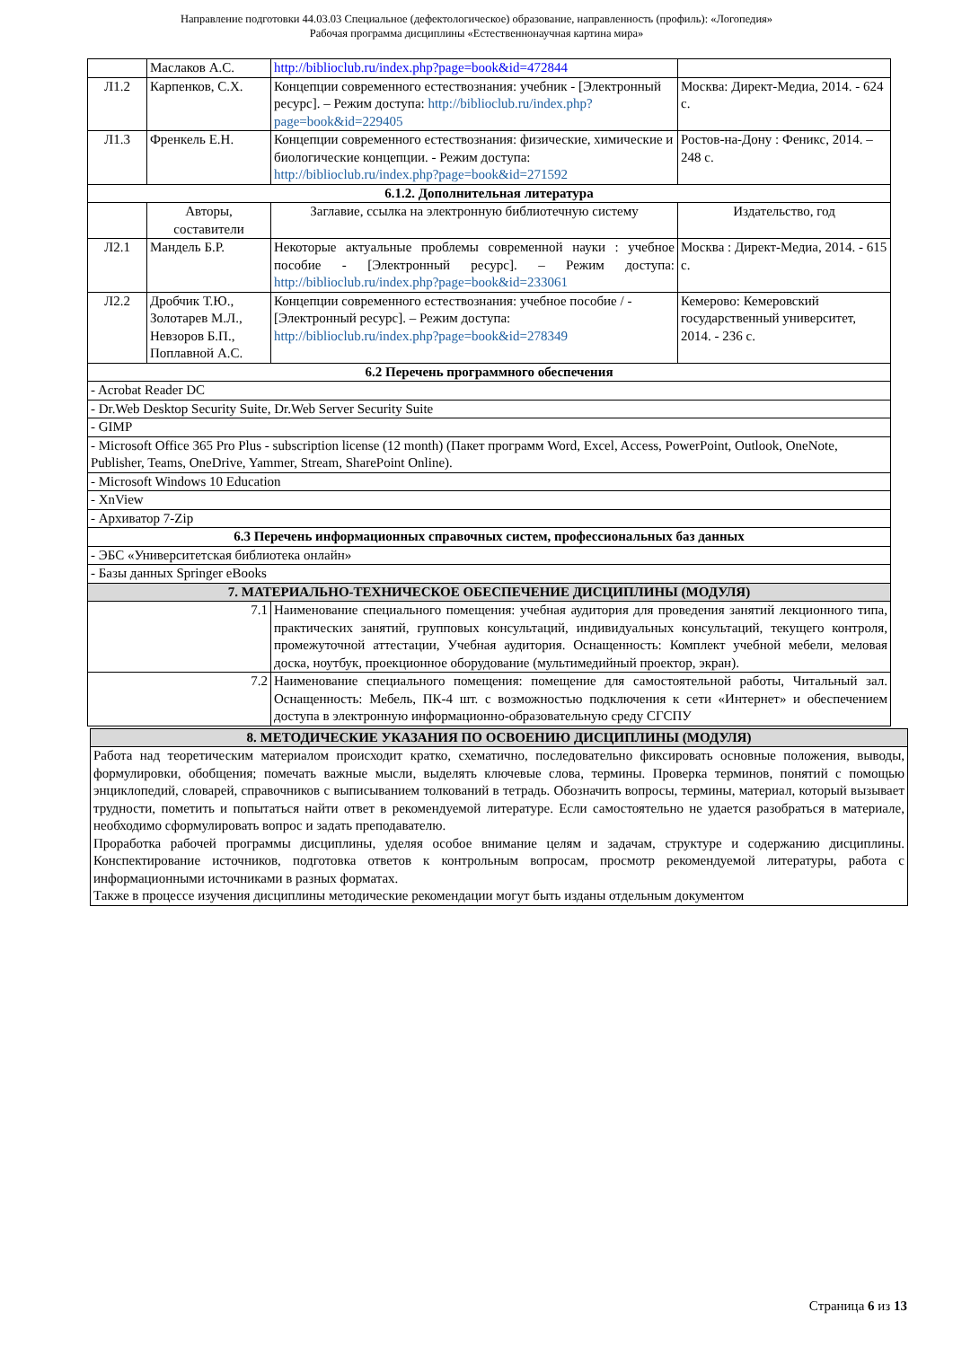Направление подготовки 44.03.03 Специальное (дефектологическое) образование, направленность (профиль): «Логопедия»
Рабочая программа дисциплины «Естественнонаучная картина мира»
| | Маслаков А.С. | http://biblioclub.ru/index.php?page=book&id=472844 | |
| Л1.2 | Карпенков, С.Х. | Концепции современного естествознания: учебник - [Электронный ресурс]. – Режим доступа: http://biblioclub.ru/index.php?page=book&id=229405 | Москва: Директ-Медиа, 2014. - 624 с. |
| Л1.3 | Френкель Е.Н. | Концепции современного естествознания: физические, химические и биологические концепции. - Режим доступа: http://biblioclub.ru/index.php?page=book&id=271592 | Ростов-на-Дону : Феникс, 2014. – 248 с. |
| 6.1.2. Дополнительная литература | | | |
| | Авторы, составители | Заглавие, ссылка на электронную библиотечную систему | Издательство, год |
| Л2.1 | Мандель Б.Р. | Некоторые актуальные проблемы современной науки : учебное пособие - [Электронный ресурс]. – Режим доступа: http://biblioclub.ru/index.php?page=book&id=233061 | Москва : Директ-Медиа, 2014. - 615 с. |
| Л2.2 | Дробчик Т.Ю., Золотарев М.Л., Невзоров Б.П., Поплавной А.С. | Концепции современного естествознания: учебное пособие / - [Электронный ресурс]. – Режим доступа: http://biblioclub.ru/index.php?page=book&id=278349 | Кемерово: Кемеровский государственный университет, 2014. - 236 с. |
| 6.2 Перечень программного обеспечения | | | |
| - Acrobat Reader DC | | | |
| - Dr.Web Desktop Security Suite, Dr.Web Server Security Suite | | | |
| - GIMP | | | |
| - Microsoft Office 365 Pro Plus - subscription license (12 month) (Пакет программ Word, Excel, Access, PowerPoint, Outlook, OneNote, Publisher, Teams, OneDrive, Yammer, Stream, SharePoint Online). | | | |
| - Microsoft Windows 10 Education | | | |
| - XnView | | | |
| - Архиватор 7-Zip | | | |
| 6.3 Перечень информационных справочных систем, профессиональных баз данных | | | |
| - ЭБС «Университетская библиотека онлайн» | | | |
| - Базы данных Springer eBooks | | | |
| 7. МАТЕРИАЛЬНО-ТЕХНИЧЕСКОЕ ОБЕСПЕЧЕНИЕ ДИСЦИПЛИНЫ (МОДУЛЯ) | | | |
| 7.1 | | Наименование специального помещения: учебная аудитория для проведения занятий лекционного типа, практических занятий, групповых консультаций, индивидуальных консультаций, текущего контроля, промежуточной аттестации, Учебная аудитория. Оснащенность: Комплект учебной мебели, меловая доска, ноутбук, проекционное оборудование (мультимедийный проектор, экран). | |
| 7.2 | | Наименование специального помещения: помещение для самостоятельной работы, Читальный зал. Оснащенность: Мебель, ПК-4 шт. с возможностью подключения к сети «Интернет» и обеспечением доступа в электронную информационно-образовательную среду СГСПУ | |
| 8. МЕТОДИЧЕСКИЕ УКАЗАНИЯ ПО ОСВОЕНИЮ ДИСЦИПЛИНЫ (МОДУЛЯ) |
| Работа над теоретическим материалом происходит кратко, схематично, последовательно фиксировать основные положения, выводы, формулировки, обобщения; помечать важные мысли, выделять ключевые слова, термины. Проверка терминов, понятий с помощью энциклопедий, словарей, справочников с выписыванием толкований в тетрадь. Обозначить вопросы, термины, материал, который вызывает трудности, пометить и попытаться найти ответ в рекомендуемой литературе. Если самостоятельно не удается разобраться в материале, необходимо сформулировать вопрос и задать преподавателю. Проработка рабочей программы дисциплины, уделяя особое внимание целям и задачам, структуре и содержанию дисциплины. Конспектирование источников, подготовка ответов к контрольным вопросам, просмотр рекомендуемой литературы, работа с информационными источниками в разных форматах. Также в процессе изучения дисциплины методические рекомендации могут быть изданы отдельным документом |
Страница 6 из 13